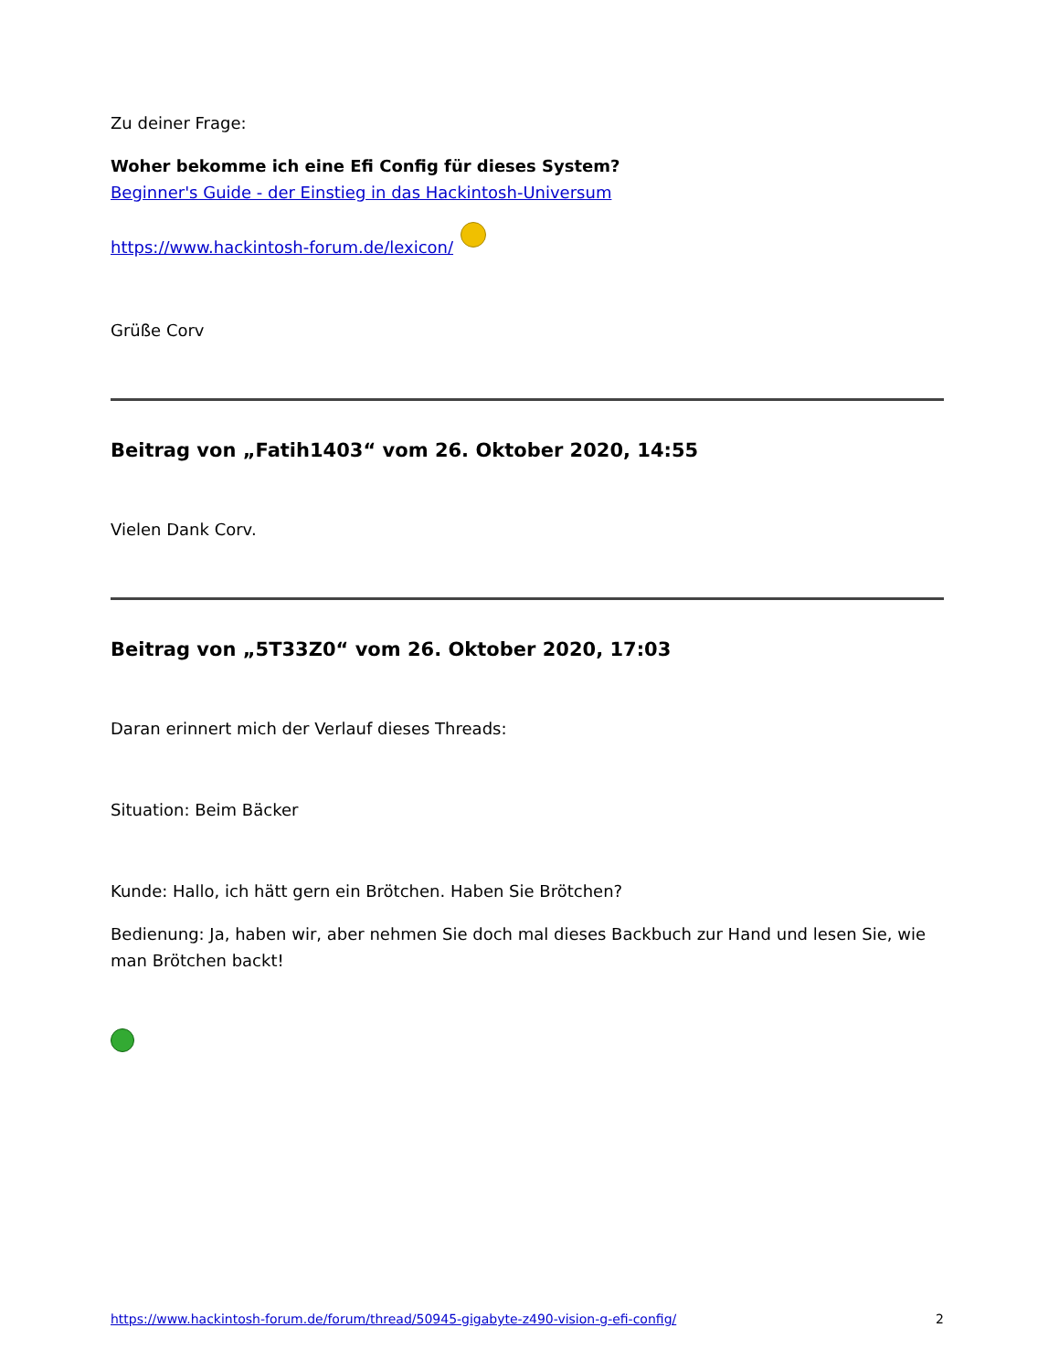Zu deiner Frage:
Woher bekomme ich eine Efi Config für dieses System?
Beginner's Guide - der Einstieg in das Hackintosh-Universum
https://www.hackintosh-forum.de/lexicon/
Grüße Corv
Beitrag von „Fatih1403“ vom 26. Oktober 2020, 14:55
Vielen Dank Corv.
Beitrag von „5T33Z0“ vom 26. Oktober 2020, 17:03
Daran erinnert mich der Verlauf dieses Threads:
Situation: Beim Bäcker
Kunde: Hallo, ich hätt gern ein Brötchen. Haben Sie Brötchen?
Bedienung: Ja, haben wir, aber nehmen Sie doch mal dieses Backbuch zur Hand und lesen Sie, wie man Brötchen backt!
https://www.hackintosh-forum.de/forum/thread/50945-gigabyte-z490-vision-g-efi-config/ 2